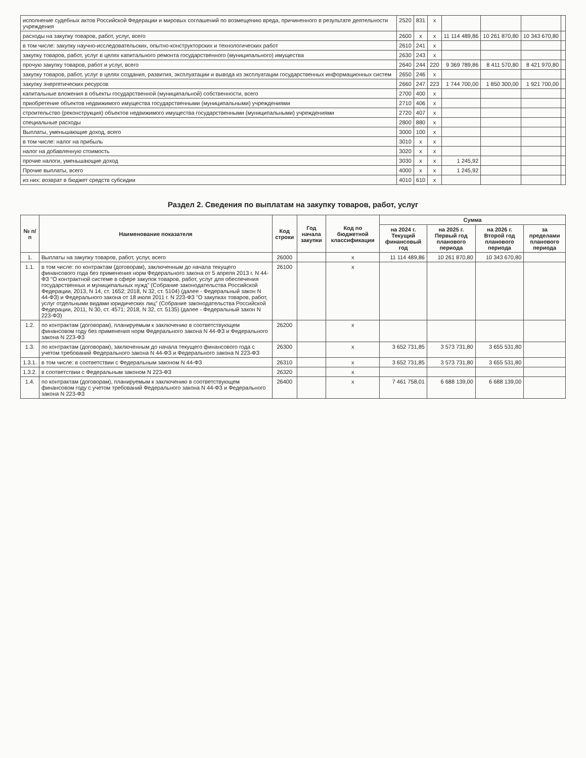| исполнение судебных актов Российской Федерации и мировых соглашений по возмещению вреда, причиненного в результате деятельности учреждения | 2520 | 831 | x | | | | |
| расходы на закупку товаров, работ, услуг, всего | 2600 | x | x | 11 114 489,86 | 10 261 870,80 | 10 343 670,80 | |
| в том числе: закупку научно-исследовательских, опытно-конструкторских и технологических работ | 2610 | 241 | x | | | | |
| закупку товаров, работ, услуг в целях капитального ремонта государственного (муниципального) имущества | 2630 | 243 | x | | | | |
| прочую закупку товаров, работ и услуг, всего | 2640 | 244 | 220 | 9 369 789,86 | 8 411 570,80 | 8 421 970,80 | |
| закупку товаров, работ, услуг в целях создания, развития, эксплуатации и вывода из эксплуатации государственных информационных систем | 2650 | 246 | x | | | | |
| закупку энергетических ресурсов | 2660 | 247 | 223 | 1 744 700,00 | 1 850 300,00 | 1 921 700,00 | |
| капитальные вложения в объекты государственной (муниципальной) собственности, всего | 2700 | 400 | x | | | | |
| приобретение объектов недвижимого имущества государственными (муниципальными) учреждениями | 2710 | 406 | x | | | | |
| строительство (реконструкция) объектов недвижимого имущества государственными (муниципальными) учреждениями | 2720 | 407 | x | | | | |
| специальные расходы | 2800 | 880 | x | | | | |
| Выплаты, уменьшающие доход, всего | 3000 | 100 | x | | | | |
| в том числе: налог на прибыль | 3010 | x | x | | | | |
| налог на добавленную стоимость | 3020 | x | x | | | | |
| прочие налоги, уменьшающие доход | 3030 | x | x | 1 245,92 | | | |
| Прочие выплаты, всего | 4000 | x | x | 1 245,92 | | | |
| из них: возврат в бюджет средств субсидии | 4010 | 610 | x | | | | |
Раздел 2. Сведения по выплатам на закупку товаров, работ, услуг
| № п/п | Наименование показателя | Код строки | Год начала закупки | Код по бюджетной классификации | Сумма | | | |
| --- | --- | --- | --- | --- | --- | --- | --- | --- |
| | | | | | на 2024 г. Текущий финансовый год | на 2025 г. Первый год планового периода | на 2026 г. Второй год планового периода | за пределами планового периода |
| 1. | Выплаты на закупку товаров, работ, услуг, всего | 26000 | | x | 11 114 489,86 | 10 261 870,80 | 10 343 670,80 | |
| 1.1. | в том числе: по контрактам (договорам), заключенным до начала текущего финансового года без применения норм Федерального закона от 5 апреля 2013 г. N 44-ФЗ "О контрактной системе в сфере закупок товаров, работ, услуг для обеспечения государственных и муниципальных нужд" (Собрание законодательства Российской Федерации, 2013, N 14, ст. 1652; 2018, N 32, ст. 5104) (далее - Федеральный закон N 44-ФЗ) и Федерального закона от 18 июля 2011 г. N 223-ФЗ "О закупках товаров, работ, услуг отдельными видами юридических лиц" (Собрание законодательства Российской Федерации, 2011, N 30, ст. 4571; 2018, N 32, ст. 5135) (далее - Федеральный закон N 223-ФЗ) | 26100 | | x | | | | |
| 1.2. | по контрактам (договорам), планируемым к заключению в соответствующем финансовом году без применения норм Федерального закона N 44-ФЗ и Федерального закона N 223-ФЗ | 26200 | | x | | | | |
| 1.3. | по контрактам (договорам), заключенным до начала текущего финансового года с учетом требований Федерального закона N 44-ФЗ и Федерального закона N 223-ФЗ | 26300 | | x | 3 652 731,85 | 3 573 731,80 | 3 655 531,80 | |
| 1.3.1. | в том числе: в соответствии с Федеральным законом N 44-ФЗ | 26310 | | x | 3 652 731,85 | 3 573 731,80 | 3 655 531,80 | |
| 1.3.2. | в соответствии с Федеральным законом N 223-ФЗ | 26320 | | x | | | | |
| 1.4. | по контрактам (договорам), планируемым к заключению в соответствующем финансовом году с учетом требований Федерального закона N 44-ФЗ и Федерального закона N 223-ФЗ | 26400 | | x | 7 461 758,01 | 6 688 139,00 | 6 688 139,00 | |